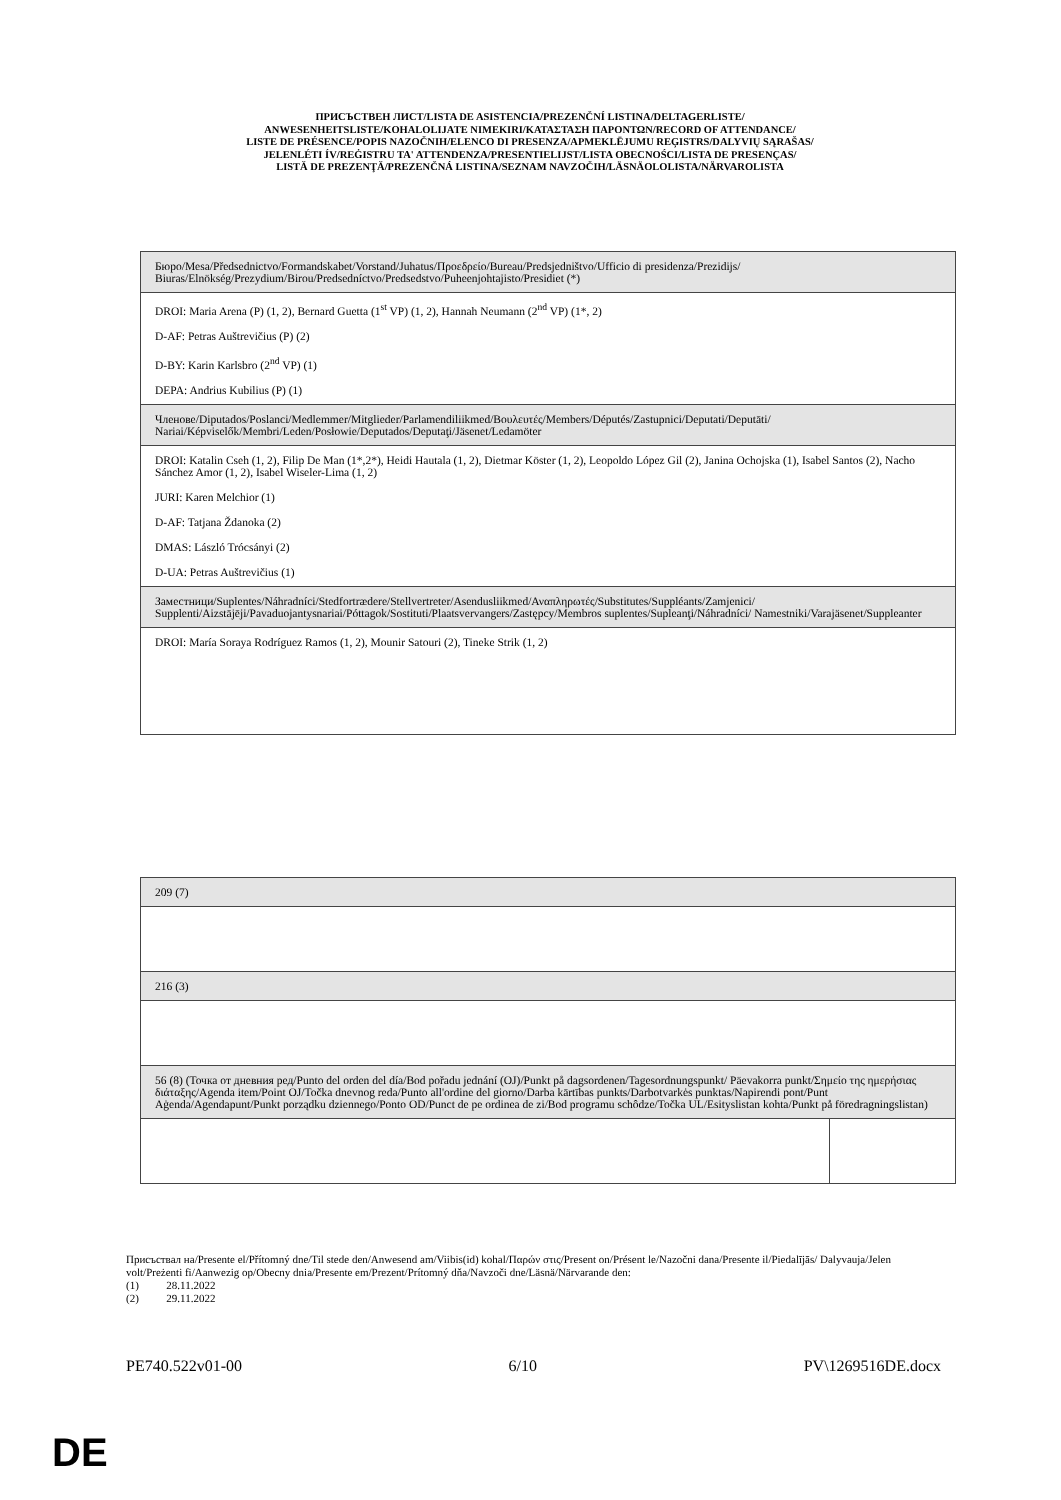ПРИСЪСТВЕН ЛИСТ/LISTA DE ASISTENCIA/PREZENČNÍ LISTINA/DELTAGERLISTE/
ANWESENHEITSLISTE/KOHALOLIJATE NIMEKIRI/ΚΑΤΑΣΤΑΣΗ ΠΑΡΟΝΤΩΝ/RECORD OF ATTENDANCE/
LISTE DE PRÉSENCE/POPIS NAZOČNIH/ELENCO DI PRESENZA/APMEKLĒJUMU REĢISTRS/DALYVIŲ SĄRAŠAS/
JELENLÉTI ÍV/REĠISTRU TA' ATTENDENZA/PRESENTIELIJST/LISTA OBECNOŚCI/LISTA DE PRESENÇAS/
LISTĂ DE PREZENŢĂ/PREZENČNÁ LISTINA/SEZNAM NAVZOČIH/LÄSNÄOLOLISTA/NÄRVAROLISTA
| Бюро/Mesa/Předsednictvo/Formandskabet/Vorstand/Juhatus/Προεδρείο/Bureau/Predsjedništvo/Ufficio di presidenza/Prezidijs/ Biuras/Elnökség/Prezydium/Birou/Predsedníctvo/Predsedstvo/Puheenjohtajisto/Presidiet (*) |
| DROI: Maria Arena (P) (1, 2), Bernard Guetta (1<sup>st</sup> VP) (1, 2), Hannah Neumann (2<sup>nd</sup> VP) (1*, 2) D-AF: Petras Auštrevičius (P) (2) D-BY: Karin Karlsbro (2<sup>nd</sup> VP) (1) DEPA: Andrius Kubilius (P) (1) |
| Членове/Diputados/Poslanci/Medlemmer/Mitglieder/Parlamendiliikmed/Βουλευτές/Members/Députés/Zastupnici/Deputati/Deputāti/ Nariai/Képviselők/Membri/Leden/Posłowie/Deputados/Deputaţi/Jäsenet/Ledamöter |
| DROI: Katalin Cseh (1, 2), Filip De Man (1*,2*), Heidi Hautala (1, 2), Dietmar Köster (1, 2), Leopoldo López Gil (2), Janina Ochojska (1), Isabel Santos (2), Nacho Sánchez Amor (1, 2), Isabel Wiseler-Lima (1, 2) JURI: Karen Melchior (1) D-AF: Tatjana Ždanoka (2) DMAS: László Trócsányi (2) D-UA: Petras Auštrevičius (1) |
| Заместници/Suplentes/Náhradníci/Stedfortrædere/Stellvertreter/Asendusliikmed/Αναπληρωτές/Substitutes/Suppléants/Zamjenici/ Supplenti/Aizstājēji/Pavaduojantysnariai/Póttagok/Sostituti/Plaatsvervangers/Zastępcy/Membros suplentes/Supleanţi/Náhradníci/ Namestniki/Varajäsenet/Suppleanter |
| DROI: María Soraya Rodríguez Ramos (1, 2), Mounir Satouri (2), Tineke Strik (1, 2) |
| 209 (7) | |
| 216 (3) | |
| 56 (8) (Точка от дневния ред/Punto del orden del día/Bod pořadu jednání (OJ)/Punkt på dagsordenen/Tagesordnungspunkt/ Päevakorra punkt/Σημείο της ημερήσιας διάταξης/Agenda item/Point OJ/Točka dnevnog reda/Punto all'ordine del giorno/Darba kārtības punkts/Darbotvarkės punktas/Napirendi pont/Punt Aġenda/Agendapunt/Punkt porządku dziennego/Ponto OD/Punct de pe ordinea de zi/Bod programu schôdze/Točka UL/Esityslistan kohta/Punkt på föredragningslistan) | |
Присъствал на/Presente el/Přítomný dne/Til stede den/Anwesend am/Viibis(id) kohal/Παρών στις/Present on/Présent le/Nazočni dana/Presente il/Piedalījās/ Dalyvauja/Jelen volt/Preżenti fi/Aanwezig op/Obecny dnia/Presente em/Prezent/Prítomný dňa/Navzoči dne/Läsnä/Närvarande den:
(1) 28.11.2022
(2) 29.11.2022
PE740.522v01-00 6/10 PV\1269516DE.docx
DE